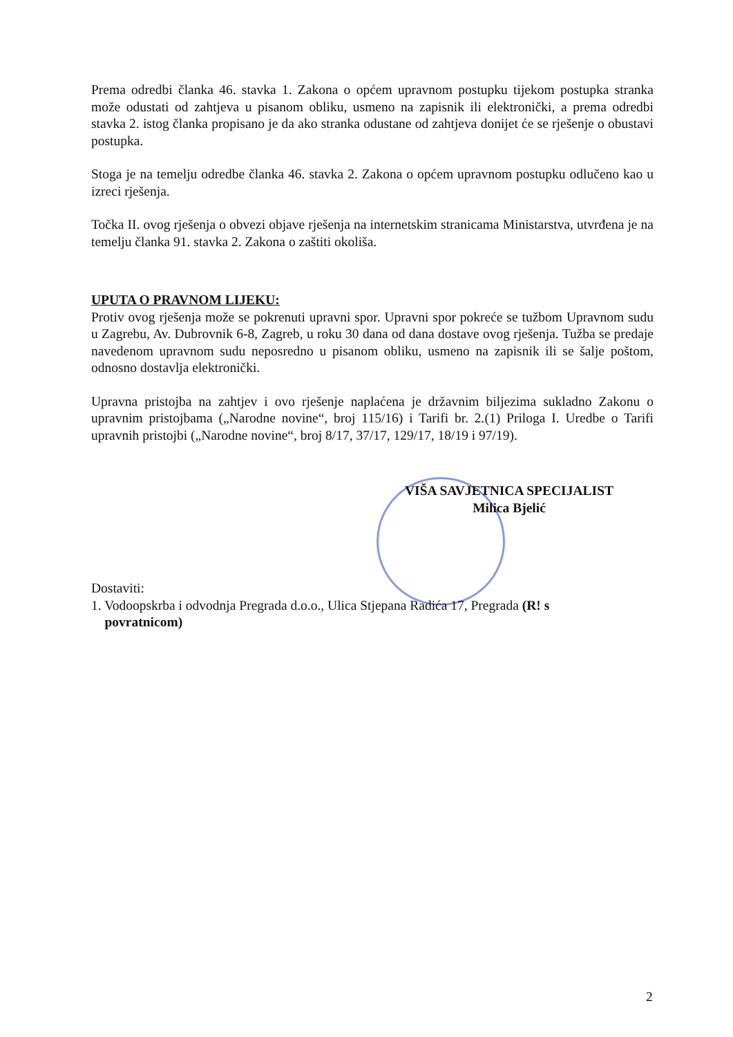Prema odredbi članka 46. stavka 1. Zakona o općem upravnom postupku tijekom postupka stranka može odustati od zahtjeva u pisanom obliku, usmeno na zapisnik ili elektronički, a prema odredbi stavka 2. istog članka propisano je da ako stranka odustane od zahtjeva donijet će se rješenje o obustavi postupka.
Stoga je na temelju odredbe članka 46. stavka 2. Zakona o općem upravnom postupku odlučeno kao u izreci rješenja.
Točka II. ovog rješenja o obvezi objave rješenja na internetskim stranicama Ministarstva, utvrđena je na temelju članka 91. stavka 2. Zakona o zaštiti okoliša.
UPUTA O PRAVNOM LIJEKU:
Protiv ovog rješenja može se pokrenuti upravni spor. Upravni spor pokreće se tužbom Upravnom sudu u Zagrebu, Av. Dubrovnik 6-8, Zagreb, u roku 30 dana od dana dostave ovog rješenja. Tužba se predaje navedenom upravnom sudu neposredno u pisanom obliku, usmeno na zapisnik ili se šalje poštom, odnosno dostavlja elektronički.
Upravna pristojba na zahtjev i ovo rješenje naplaćena je državnim biljezima sukladno Zakonu o upravnim pristojbama („Narodne novine“, broj 115/16) i Tarifi br. 2.(1) Priloga I. Uredbe o Tarifi upravnih pristojbi („Narodne novine“, broj 8/17, 37/17, 129/17, 18/19 i 97/19).
VIŠA SAVJETNICA SPECIJALIST
Milica Bjelić
Dostaviti:
1. Vodoopskrba i odvodnja Pregrada d.o.o., Ulica Stjepana Radića 17, Pregrada (R! s
povratnicom)
2